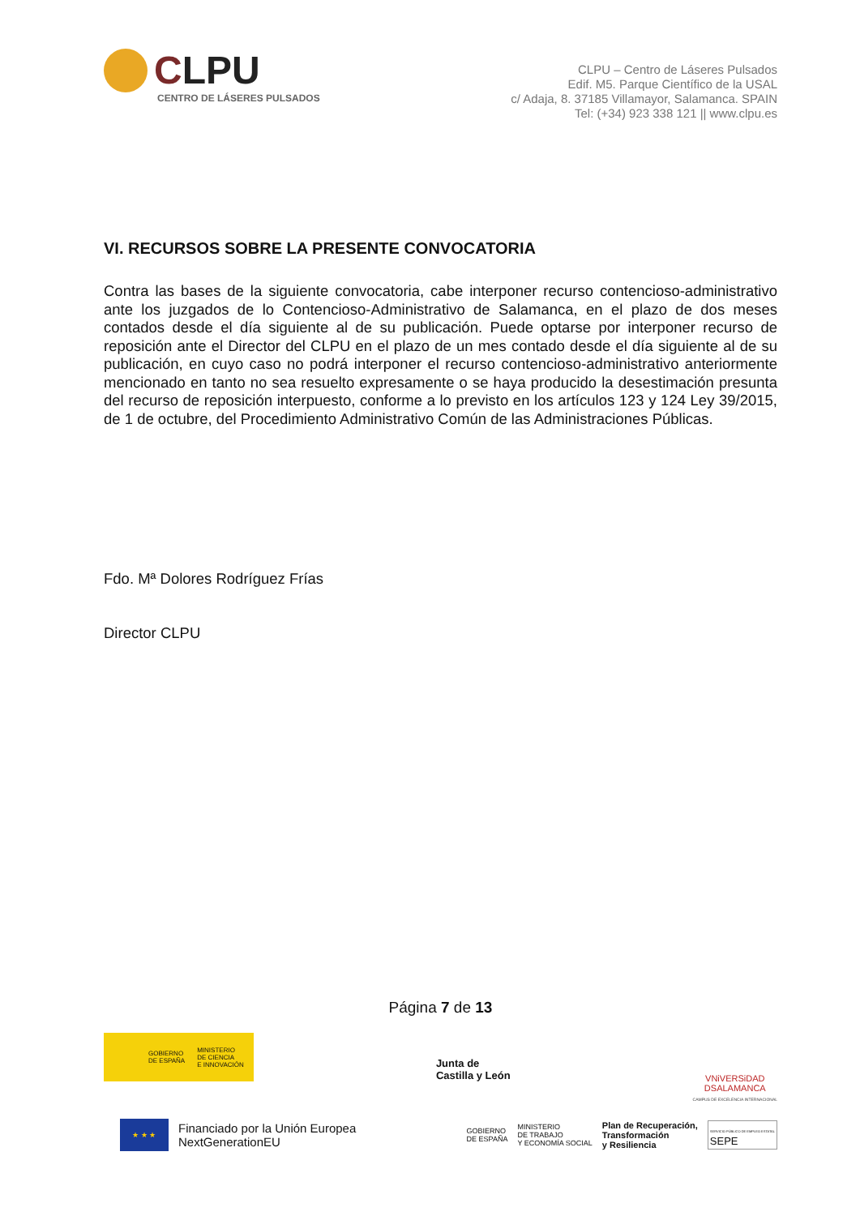CLPU
CENTRO DE LÁSERES PULSADOS
CLPU – Centro de Láseres Pulsados
Edif. M5. Parque Científico de la USAL
c/ Adaja, 8. 37185 Villamayor, Salamanca. SPAIN
Tel: (+34) 923 338 121 || www.clpu.es
VI. RECURSOS SOBRE LA PRESENTE CONVOCATORIA
Contra las bases de la siguiente convocatoria, cabe interponer recurso contencioso-administrativo ante los juzgados de lo Contencioso-Administrativo de Salamanca, en el plazo de dos meses contados desde el día siguiente al de su publicación. Puede optarse por interponer recurso de reposición ante el Director del CLPU en el plazo de un mes contado desde el día siguiente al de su publicación, en cuyo caso no podrá interponer el recurso contencioso-administrativo anteriormente mencionado en tanto no sea resuelto expresamente o se haya producido la desestimación presunta del recurso de reposición interpuesto, conforme a lo previsto en los artículos 123 y 124 Ley 39/2015, de 1 de octubre, del Procedimiento Administrativo Común de las Administraciones Públicas.
Fdo. Mª Dolores Rodríguez Frías
Director CLPU
Página 7 de 13
GOBIERNO
DE ESPAÑA
MINISTERIO
DE CIENCIA
E INNOVACIÓN
Junta de
Castilla y León
VNiVERSiDAD
DSALAMANCA
CAMPUS DE EXCELENCIA INTERNACIONAL
★ ★ ★
Financiado por la Unión Europea
NextGenerationEU
GOBIERNO
DE ESPAÑA
MINISTERIO
DE TRABAJO
Y ECONOMÍA SOCIAL
Plan de Recuperación,
Transformación
y Resiliencia
SERVICIO PÚBLICO DE EMPLEO ESTATAL
SEPE